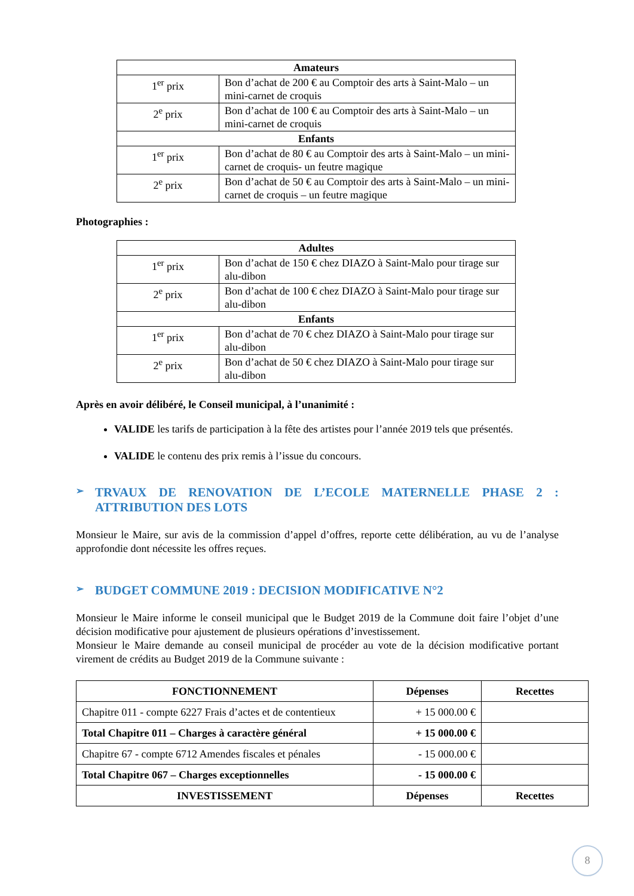| Amateurs | |
| --- | --- |
| 1<sup>er</sup> prix | Bon d’achat de 200 € au Comptoir des arts à Saint-Malo – un mini-carnet de croquis |
| 2<sup>e</sup> prix | Bon d’achat de 100 € au Comptoir des arts à Saint-Malo – un mini-carnet de croquis |
| Enfants | |
| 1<sup>er</sup> prix | Bon d’achat de 80 € au Comptoir des arts à Saint-Malo – un mini-carnet de croquis- un feutre magique |
| 2<sup>e</sup> prix | Bon d’achat de 50 € au Comptoir des arts à Saint-Malo – un mini-carnet de croquis – un feutre magique |
Photographies :
| Adultes | |
| --- | --- |
| 1<sup>er</sup> prix | Bon d’achat de 150 € chez DIAZO à Saint-Malo pour tirage sur alu-dibon |
| 2<sup>e</sup> prix | Bon d’achat de 100 € chez DIAZO à Saint-Malo pour tirage sur alu-dibon |
| Enfants | |
| 1<sup>er</sup> prix | Bon d’achat de 70 € chez DIAZO à Saint-Malo pour tirage sur alu-dibon |
| 2<sup>e</sup> prix | Bon d’achat de 50 € chez DIAZO à Saint-Malo pour tirage sur alu-dibon |
Après en avoir délibéré, le Conseil municipal, à l’unanimité :
VALIDE les tarifs de participation à la fête des artistes pour l’année 2019 tels que présentés.
VALIDE le contenu des prix remis à l’issue du concours.
➢ TRVAUX DE RENOVATION DE L’ECOLE MATERNELLE PHASE 2 : ATTRIBUTION DES LOTS
Monsieur le Maire, sur avis de la commission d’appel d’offres, reporte cette délibération, au vu de l’analyse approfondie dont nécessite les offres reçues.
➢ BUDGET COMMUNE 2019 : DECISION MODIFICATIVE N°2
Monsieur le Maire informe le conseil municipal que le Budget 2019 de la Commune doit faire l’objet d’une décision modificative pour ajustement de plusieurs opérations d’investissement.
Monsieur le Maire demande au conseil municipal de procéder au vote de la décision modificative portant virement de crédits au Budget 2019 de la Commune suivante :
| FONCTIONNEMENT | Dépenses | Recettes |
| --- | --- | --- |
| Chapitre 011 - compte 6227 Frais d’actes et de contentieux | + 15 000.00 € | |
| Total Chapitre 011 – Charges à caractère général | + 15 000.00 € | |
| Chapitre 67 - compte 6712 Amendes fiscales et pénales | - 15 000.00 € | |
| Total Chapitre 067 – Charges exceptionnelles | - 15 000.00 € | |
| INVESTISSEMENT | Dépenses | Recettes |
8